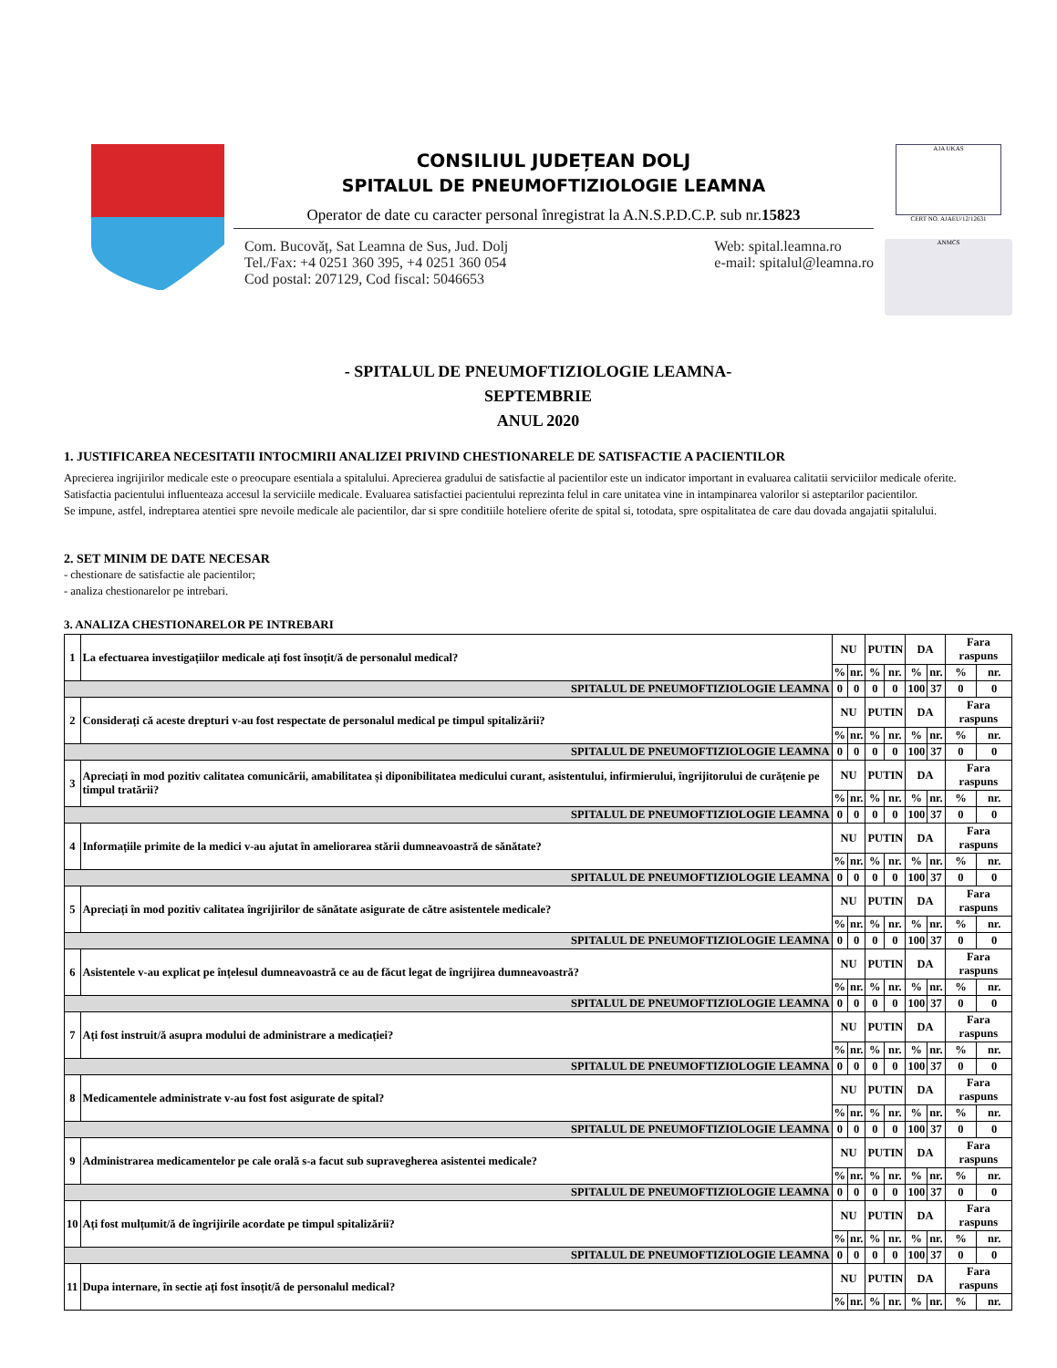CONSILIUL JUDEȚEAN DOLJ
SPITALUL DE PNEUMOFTIZIOLOGIE LEAMNA
Operator de date cu caracter personal înregistrat la A.N.S.P.D.C.P. sub nr.15823
Com. Bucovăț, Sat Leamna de Sus, Jud. Dolj
Tel./Fax: +4 0251 360 395, +4 0251 360 054
Cod postal: 207129, Cod fiscal: 5046653
Web: spital.leamna.ro
e-mail: spitalul@leamna.ro
AJA UKAS
CERT NO. AJAEU/12/12631
ANMCS
- SPITALUL DE PNEUMOFTIZIOLOGIE LEAMNA-
SEPTEMBRIE
ANUL 2020
1. JUSTIFICAREA NECESITATII INTOCMIRII ANALIZEI PRIVIND CHESTIONARELE DE SATISFACTIE A PACIENTILOR
Aprecierea ingrijirilor medicale este o preocupare esentiala a spitalului. Aprecierea gradului de satisfactie al pacientilor este un indicator important in evaluarea calitatii serviciilor medicale oferite.
Satisfactia pacientului influenteaza accesul la serviciile medicale. Evaluarea satisfactiei pacientului reprezinta felul in care unitatea vine in intampinarea valorilor si asteptarilor pacientilor.
Se impune, astfel, indreptarea atentiei spre nevoile medicale ale pacientilor, dar si spre conditiile hoteliere oferite de spital si, totodata, spre ospitalitatea de care dau dovada angajatii spitalului.
2. SET MINIM DE DATE NECESAR
- chestionare de satisfactie ale pacientilor;
- analiza chestionarelor pe intrebari.
3. ANALIZA CHESTIONARELOR PE INTREBARI
| 1 | La efectuarea investigațiilor medicale ați fost însoțit/ă de personalul medical? | NU | | PUTIN | | DA | | Fara raspuns | |
| | | % | nr. | % | nr. | % | nr. | % | nr. |
| SPITALUL DE PNEUMOFTIZIOLOGIE LEAMNA | | 0 | 0 | 0 | 0 | 100 | 37 | 0 | 0 |
| 2 | Considerați că aceste drepturi v-au fost respectate de personalul medical pe timpul spitalizării? | NU | | PUTIN | | DA | | Fara raspuns | |
| | | % | nr. | % | nr. | % | nr. | % | nr. |
| SPITALUL DE PNEUMOFTIZIOLOGIE LEAMNA | | 0 | 0 | 0 | 0 | 100 | 37 | 0 | 0 |
| 3 | Apreciați în mod pozitiv calitatea comunicării, amabilitatea și diponibilitatea medicului curant, asistentului, infirmierului, îngrijitorului de curățenie pe timpul tratării? | NU | | PUTIN | | DA | | Fara raspuns | |
| | | % | nr. | % | nr. | % | nr. | % | nr. |
| SPITALUL DE PNEUMOFTIZIOLOGIE LEAMNA | | 0 | 0 | 0 | 0 | 100 | 37 | 0 | 0 |
| 4 | Informațiile primite de la medici v-au ajutat în ameliorarea stării dumneavoastră de sănătate? | NU | | PUTIN | | DA | | Fara raspuns | |
| | | % | nr. | % | nr. | % | nr. | % | nr. |
| SPITALUL DE PNEUMOFTIZIOLOGIE LEAMNA | | 0 | 0 | 0 | 0 | 100 | 37 | 0 | 0 |
| 5 | Apreciați în mod pozitiv calitatea îngrijirilor de sănătate asigurate de către asistentele medicale? | NU | | PUTIN | | DA | | Fara raspuns | |
| | | % | nr. | % | nr. | % | nr. | % | nr. |
| SPITALUL DE PNEUMOFTIZIOLOGIE LEAMNA | | 0 | 0 | 0 | 0 | 100 | 37 | 0 | 0 |
| 6 | Asistentele v-au explicat pe înțelesul dumneavoastră ce au de făcut legat de îngrijirea dumneavoastră? | NU | | PUTIN | | DA | | Fara raspuns | |
| | | % | nr. | % | nr. | % | nr. | % | nr. |
| SPITALUL DE PNEUMOFTIZIOLOGIE LEAMNA | | 0 | 0 | 0 | 0 | 100 | 37 | 0 | 0 |
| 7 | Ați fost instruit/ă asupra modului de administrare a medicației? | NU | | PUTIN | | DA | | Fara raspuns | |
| | | % | nr. | % | nr. | % | nr. | % | nr. |
| SPITALUL DE PNEUMOFTIZIOLOGIE LEAMNA | | 0 | 0 | 0 | 0 | 100 | 37 | 0 | 0 |
| 8 | Medicamentele administrate v-au fost fost asigurate de spital? | NU | | PUTIN | | DA | | Fara raspuns | |
| | | % | nr. | % | nr. | % | nr. | % | nr. |
| SPITALUL DE PNEUMOFTIZIOLOGIE LEAMNA | | 0 | 0 | 0 | 0 | 100 | 37 | 0 | 0 |
| 9 | Administrarea medicamentelor pe cale orală s-a facut sub supravegherea asistentei medicale? | NU | | PUTIN | | DA | | Fara raspuns | |
| | | % | nr. | % | nr. | % | nr. | % | nr. |
| SPITALUL DE PNEUMOFTIZIOLOGIE LEAMNA | | 0 | 0 | 0 | 0 | 100 | 37 | 0 | 0 |
| 10 | Ați fost mulțumit/ă de îngrijirile acordate pe timpul spitalizării? | NU | | PUTIN | | DA | | Fara raspuns | |
| | | % | nr. | % | nr. | % | nr. | % | nr. |
| SPITALUL DE PNEUMOFTIZIOLOGIE LEAMNA | | 0 | 0 | 0 | 0 | 100 | 37 | 0 | 0 |
| 11 | Dupa internare, în sectie ați fost însoțit/ă de personalul medical? | NU | | PUTIN | | DA | | Fara raspuns | |
| | | % | nr. | % | nr. | % | nr. | % | nr. |